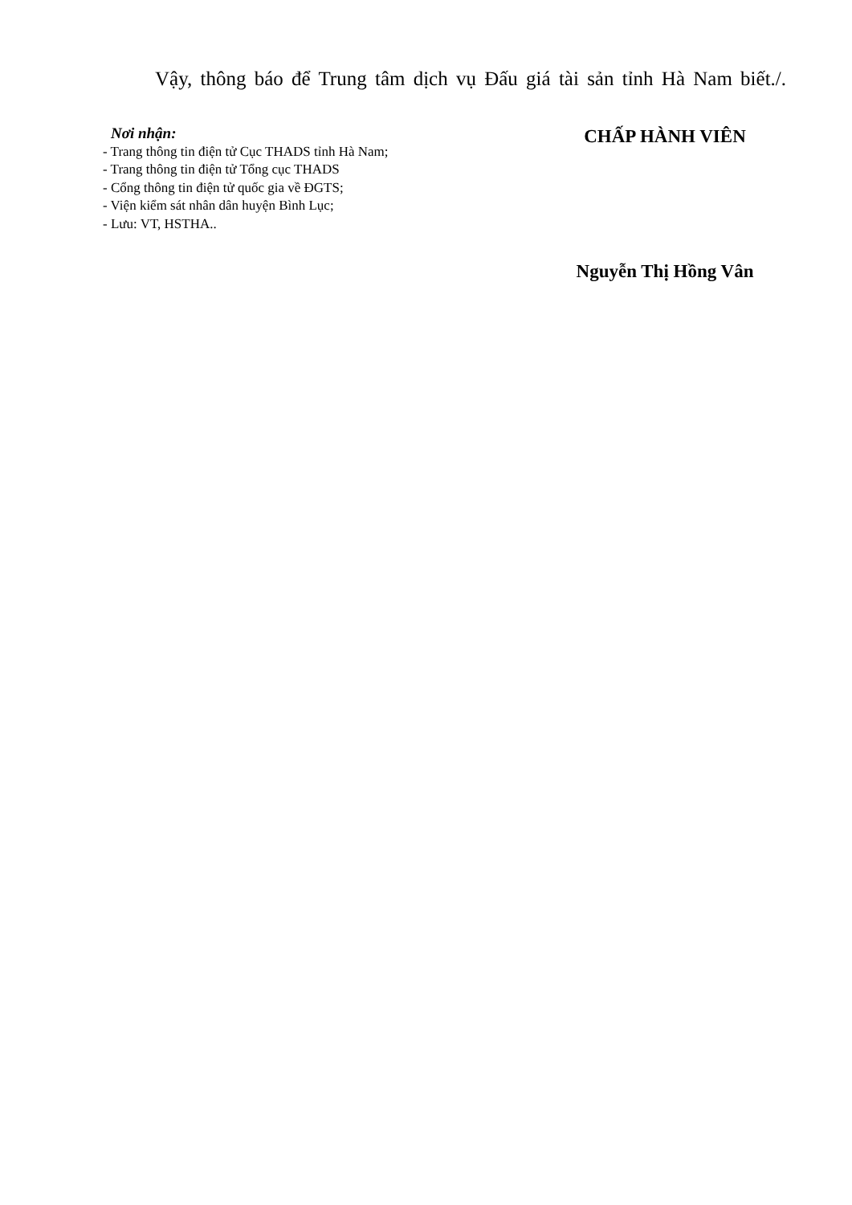Vậy, thông báo để Trung tâm dịch vụ Đấu giá tài sản tỉnh Hà Nam biết./.
Nơi nhận:
- Trang thông tin điện tử Cục THADS tỉnh Hà Nam;
- Trang thông tin điện tử Tổng cục THADS
- Cổng thông tin điện tử quốc gia về ĐGTS;
- Viện kiểm sát nhân dân huyện Bình Lục;
- Lưu: VT, HSTHA..
CHẤP HÀNH VIÊN
Nguyễn Thị Hồng Vân